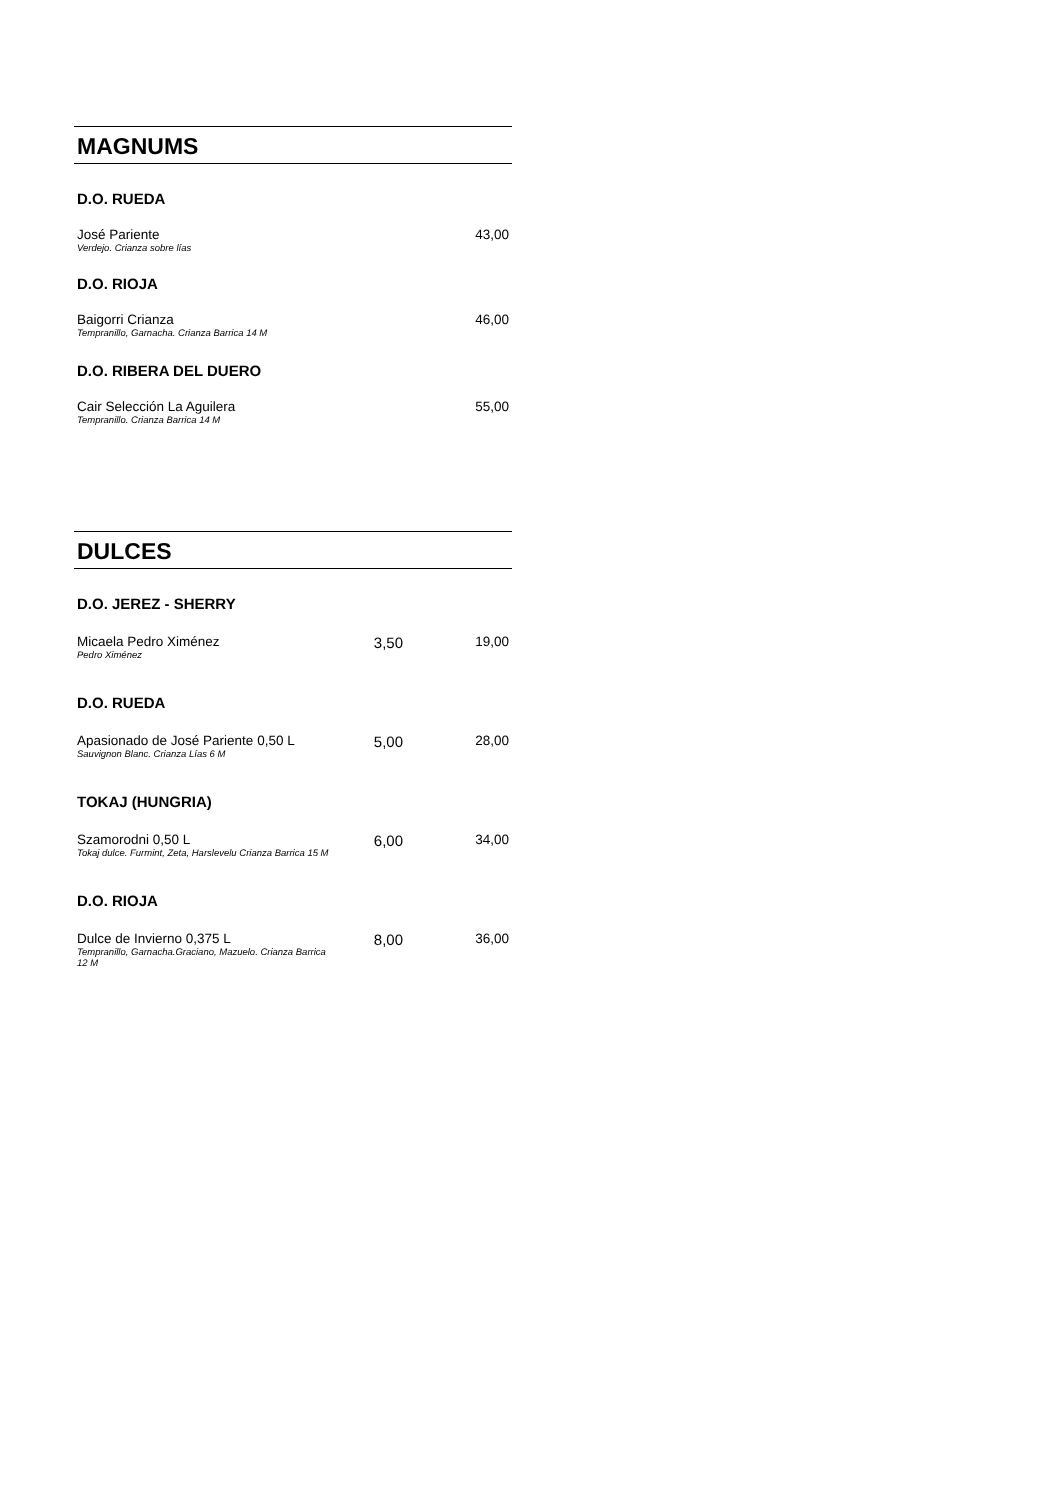MAGNUMS
D.O. RUEDA
| José Pariente Verdejo. Crianza sobre lías | 43,00 |
D.O. RIOJA
| Baigorri Crianza Tempranillo, Garnacha. Crianza Barrica 14 M | 46,00 |
D.O. RIBERA DEL DUERO
| Cair Selección La Aguilera Tempranillo. Crianza Barrica 14 M | 55,00 |
DULCES
D.O. JEREZ - SHERRY
| Micaela Pedro Ximénez Pedro Ximénez | 3,50 | 19,00 |
D.O. RUEDA
| Apasionado de José Pariente 0,50 L Sauvignon Blanc. Crianza Lías 6 M | 5,00 | 28,00 |
TOKAJ (HUNGRIA)
| Szamorodni 0,50 L Tokaj dulce. Furmint, Zeta, Harslevelu Crianza Barrica 15 M | 6,00 | 34,00 |
D.O. RIOJA
| Dulce de Invierno 0,375 L Tempranillo, Garnacha.Graciano, Mazuelo. Crianza Barrica 12 M | 8,00 | 36,00 |